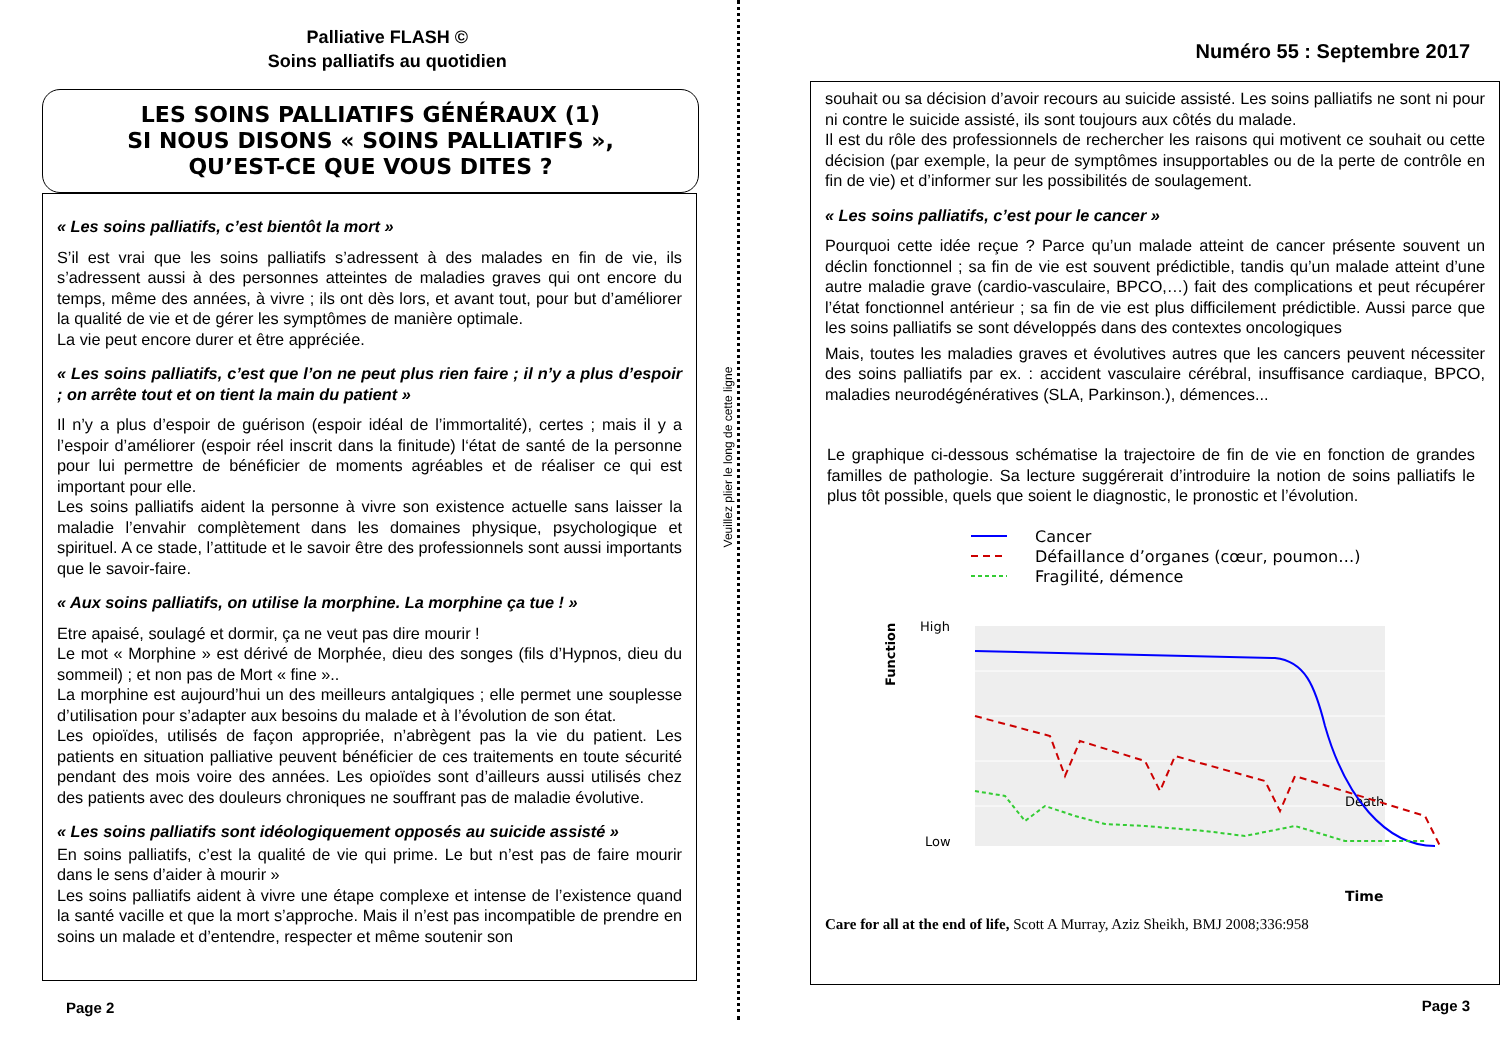Palliative FLASH ©
Soins palliatifs au quotidien
LES SOINS PALLIATIFS GÉNÉRAUX (1)
SI NOUS DISONS « SOINS PALLIATIFS »,
QU’EST-CE QUE VOUS DITES ?
« Les soins palliatifs, c’est bientôt la mort »
S’il est vrai que les soins palliatifs s’adressent à des malades en fin de vie, ils s’adressent aussi à des personnes atteintes de maladies graves qui ont encore du temps, même des années, à vivre ; ils ont dès lors, et avant tout, pour but d’améliorer la qualité de vie et de gérer les symptômes de manière optimale.
La vie peut encore durer et être appréciée.
« Les soins palliatifs, c’est que l’on ne peut plus rien faire ; il n’y a plus d’espoir ; on arrête tout et on tient la main du patient »
Il n’y a plus d’espoir de guérison (espoir idéal de l’immortalité), certes ; mais il y a l’espoir d’améliorer (espoir réel inscrit dans la finitude) l‘état de santé de la personne pour lui permettre de bénéficier de moments agréables et de réaliser ce qui est important pour elle.
Les soins palliatifs aident la personne à vivre son existence actuelle sans laisser la maladie l’envahir complètement dans les domaines physique, psychologique et spirituel. A ce stade, l’attitude et le savoir être des professionnels sont aussi importants que le savoir-faire.
« Aux soins palliatifs, on utilise la morphine. La morphine ça tue ! »
Etre apaisé, soulagé et dormir, ça ne veut pas dire mourir !
Le mot « Morphine » est dérivé de Morphée, dieu des songes (fils d’Hypnos, dieu du sommeil) ; et non pas de Mort « fine »..
La morphine est aujourd’hui un des meilleurs antalgiques ; elle permet une souplesse d’utilisation pour s’adapter aux besoins du malade et à l’évolution de son état.
Les opioïdes, utilisés de façon appropriée, n’abrègent pas la vie du patient. Les patients en situation palliative peuvent bénéficier de ces traitements en toute sécurité pendant des mois voire des années. Les opioïdes sont d’ailleurs aussi utilisés chez des patients avec des douleurs chroniques ne souffrant pas de maladie évolutive.
« Les soins palliatifs sont idéologiquement opposés au suicide assisté »
En soins palliatifs, c’est la qualité de vie qui prime. Le but n’est pas de faire mourir dans le sens d’aider à mourir »
Les soins palliatifs aident à vivre une étape complexe et intense de l’existence quand la santé vacille et que la mort s’approche. Mais il n’est pas incompatible de prendre en soins un malade et d’entendre, respecter et même soutenir son
Page 2
Veuillez plier le long de cette ligne
Numéro 55 : Septembre 2017
souhait ou sa décision d’avoir recours au suicide assisté. Les soins palliatifs ne sont ni pour ni contre le suicide assisté, ils sont toujours aux côtés du malade.
Il est du rôle des professionnels de rechercher les raisons qui motivent ce souhait ou cette décision (par exemple, la peur de symptômes insupportables ou de la perte de contrôle en fin de vie) et d’informer sur les possibilités de soulagement.
« Les soins palliatifs, c’est pour le cancer »
Pourquoi cette idée reçue ? Parce qu’un malade atteint de cancer présente souvent un déclin fonctionnel ; sa fin de vie est souvent prédictible, tandis qu’un malade atteint d’une autre maladie grave (cardio-vasculaire, BPCO,…) fait des complications et peut récupérer l’état fonctionnel antérieur ; sa fin de vie est plus difficilement prédictible. Aussi parce que les soins palliatifs se sont développés dans des contextes oncologiques
Mais, toutes les maladies graves et évolutives autres que les cancers peuvent nécessiter des soins palliatifs par ex. : accident vasculaire cérébral, insuffisance cardiaque, BPCO, maladies neurodégénératives (SLA, Parkinson.), démences...
Le graphique ci-dessous schématise la trajectoire de fin de vie en fonction de grandes familles de pathologie. Sa lecture suggérerait d’introduire la notion de soins palliatifs le plus tôt possible, quels que soient le diagnostic, le pronostic et l’évolution.
Cancer
Défaillance d’organes (cœur, poumon…)
Fragilité, démence
High
Low
Function
Time
Death
Care for all at the end of life, Scott A Murray, Aziz Sheikh, BMJ 2008;336:958
Page 3